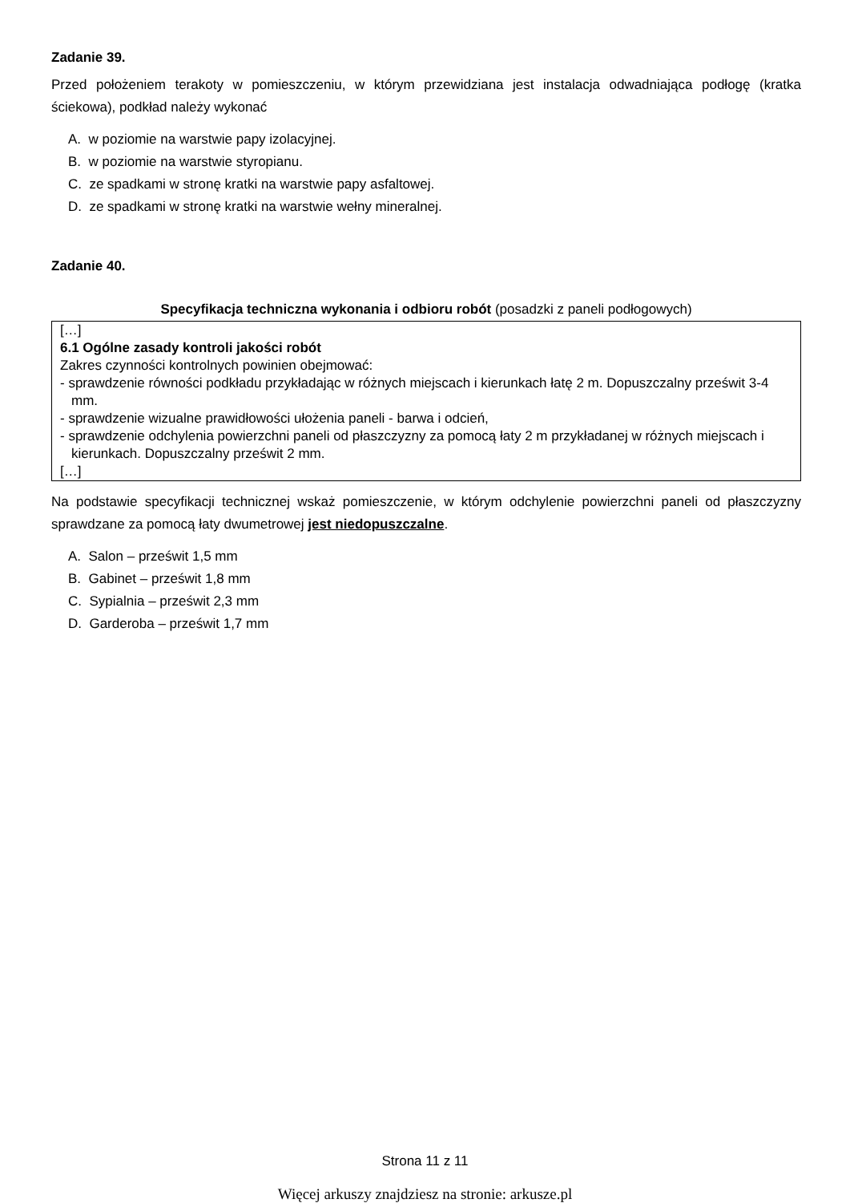Zadanie 39.
Przed położeniem terakoty w pomieszczeniu, w którym przewidziana jest instalacja odwadniająca podłogę (kratka ściekowa), podkład należy wykonać
A. w poziomie na warstwie papy izolacyjnej.
B. w poziomie na warstwie styropianu.
C. ze spadkami w stronę kratki na warstwie papy asfaltowej.
D. ze spadkami w stronę kratki na warstwie wełny mineralnej.
Zadanie 40.
Specyfikacja techniczna wykonania i odbioru robót (posadzki z paneli podłogowych)
[…]
6.1 Ogólne zasady kontroli jakości robót
Zakres czynności kontrolnych powinien obejmować:
- sprawdzenie równości podkładu przykładając w różnych miejscach i kierunkach łatę 2 m. Dopuszczalny prześwit 3-4 mm.
- sprawdzenie wizualne prawidłowości ułożenia paneli - barwa i odcień,
- sprawdzenie odchylenia powierzchni paneli od płaszczyzny za pomocą łaty 2 m przykładanej w różnych miejscach i kierunkach. Dopuszczalny prześwit 2 mm.
[…]
Na podstawie specyfikacji technicznej wskaż pomieszczenie, w którym odchylenie powierzchni paneli od płaszczyzny sprawdzane za pomocą łaty dwumetrowej jest niedopuszczalne.
A. Salon – prześwit 1,5 mm
B. Gabinet – prześwit 1,8 mm
C. Sypialnia – prześwit 2,3 mm
D. Garderoba – prześwit 1,7 mm
Strona 11 z 11
Więcej arkuszy znajdziesz na stronie: arkusze.pl